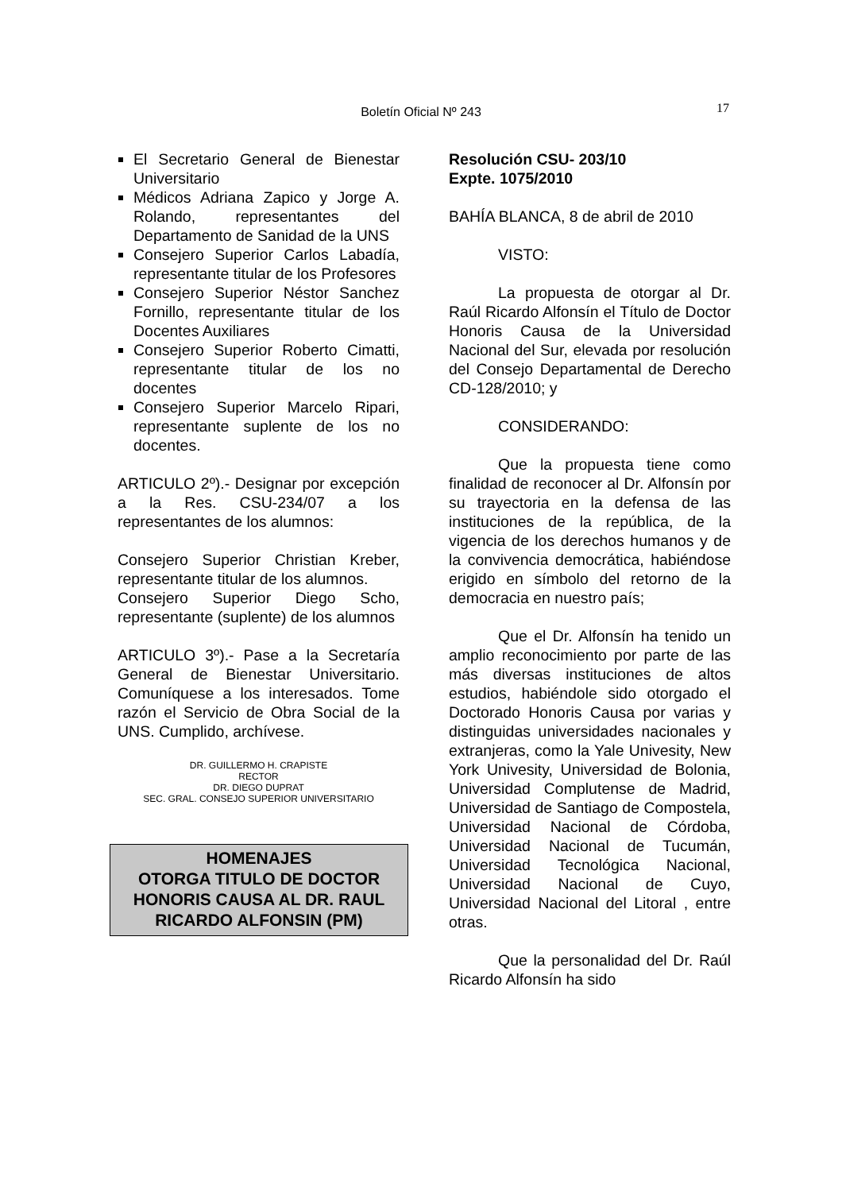Boletín Oficial Nº 243 17
El Secretario General de Bienestar Universitario
Médicos Adriana Zapico y Jorge A. Rolando, representantes del Departamento de Sanidad de la UNS
Consejero Superior Carlos Labadía, representante titular de los Profesores
Consejero Superior Néstor Sanchez Fornillo, representante titular de los Docentes Auxiliares
Consejero Superior Roberto Cimatti, representante titular de los no docentes
Consejero Superior Marcelo Ripari, representante suplente de los no docentes.
ARTICULO 2º).- Designar por excepción a la Res. CSU-234/07 a los representantes de los alumnos:
Consejero Superior Christian Kreber, representante titular de los alumnos.
Consejero Superior Diego Scho, representante (suplente) de los alumnos
ARTICULO 3º).- Pase a la Secretaría General de Bienestar Universitario. Comuníquese a los interesados. Tome razón el Servicio de Obra Social de la UNS. Cumplido, archívese.
DR. GUILLERMO H. CRAPISTE
RECTOR
DR. DIEGO DUPRAT
SEC. GRAL. CONSEJO SUPERIOR UNIVERSITARIO
HOMENAJES
OTORGA TITULO DE DOCTOR HONORIS CAUSA AL DR. RAUL RICARDO ALFONSIN (PM)
Resolución CSU- 203/10
Expte. 1075/2010
BAHÍA BLANCA, 8 de abril de 2010
VISTO:
La propuesta de otorgar al Dr. Raúl Ricardo Alfonsín el Título de Doctor Honoris Causa de la Universidad Nacional del Sur, elevada por resolución del Consejo Departamental de Derecho CD-128/2010; y
CONSIDERANDO:
Que la propuesta tiene como finalidad de reconocer al Dr. Alfonsín por su trayectoria en la defensa de las instituciones de la república, de la vigencia de los derechos humanos y de la convivencia democrática, habiéndose erigido en símbolo del retorno de la democracia en nuestro país;
Que el Dr. Alfonsín ha tenido un amplio reconocimiento por parte de las más diversas instituciones de altos estudios, habiéndole sido otorgado el Doctorado Honoris Causa por varias y distinguidas universidades nacionales y extranjeras, como la Yale Univesity, New York Univesity, Universidad de Bolonia, Universidad Complutense de Madrid, Universidad de Santiago de Compostela, Universidad Nacional de Córdoba, Universidad Nacional de Tucumán, Universidad Tecnológica Nacional, Universidad Nacional de Cuyo, Universidad Nacional del Litoral , entre otras.
Que la personalidad del Dr. Raúl Ricardo Alfonsín ha sido